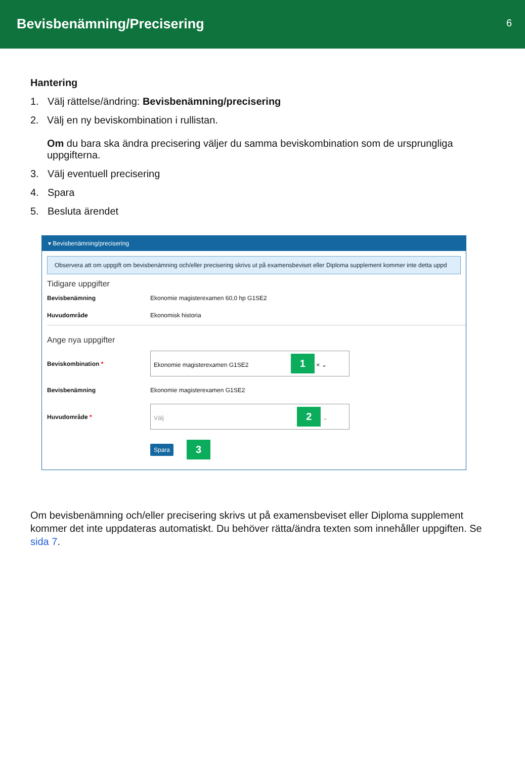Bevisbenämning/Precisering
6
Hantering
1. Välj rättelse/ändring: Bevisbenämning/precisering
2. Välj en ny beviskombination i rullistan.
Om du bara ska ändra precisering väljer du samma beviskombination som de ursprungliga uppgifterna.
3. Välj eventuell precisering
4. Spara
5. Besluta ärendet
▾ Bevisbenämning/precisering
Observera att om uppgift om bevisbenämning och/eller precisering skrivs ut på examensbeviset eller Diploma supplement kommer inte detta uppd
Tidigare uppgifter
Bevisbenämning Ekonomie magisterexamen 60,0 hp G1SE2
Huvudområde Ekonomisk historia
Ange nya uppgifter
Beviskombination *
Ekonomie magisterexamen G1SE2 1 × ⌄
Bevisbenämning Ekonomie magisterexamen G1SE2
Huvudområde *
Välj 2 ⌄
Spara 3
Om bevisbenämning och/eller precisering skrivs ut på examensbeviset eller Diploma supplement kommer det inte uppdateras automatiskt. Du behöver rätta/ändra texten som innehåller uppgiften. Se sida 7.